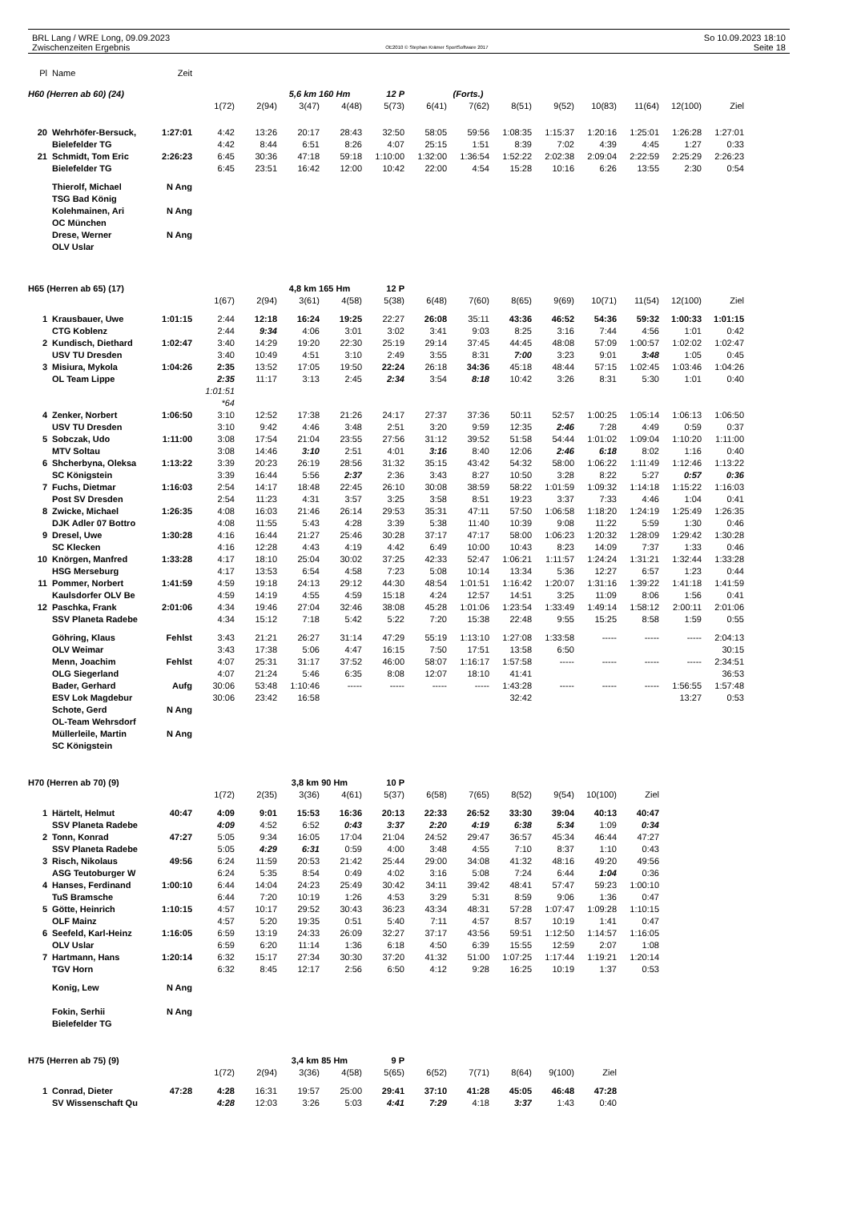BRL Lang / WRE Long, 09.09.2023
Zwischenzeiten Ergebnis
OE2010 © Stephan Krämer SportSoftware 2017
So 10.09.2023 18:10
Seite 18
| Pl | Name | Zeit | | | | | | | | | | | | | |
| --- | --- | --- | --- | --- | --- | --- | --- | --- | --- | --- | --- | --- | --- | --- | --- |
| H60 (Herren ab 60) (24) | | | | | 5,6 km 160 Hm | | 12 P | | (Forts.) | | | | | | |
| | | | 1(72) | 2(94) | 3(47) | 4(48) | 5(73) | 6(41) | 7(62) | 8(51) | 9(52) | 10(83) | 11(64) | 12(100) | Ziel |
| 20 | Wehrhöfer-Bersuck, | 1:27:01 | 4:42 | 13:26 | 20:17 | 28:43 | 32:50 | 58:05 | 59:56 | 1:08:35 | 1:15:37 | 1:20:16 | 1:25:01 | 1:26:28 | 1:27:01 |
| | Bielefelder TG | | 4:42 | 8:44 | 6:51 | 8:26 | 4:07 | 25:15 | 1:51 | 8:39 | 7:02 | 4:39 | 4:45 | 1:27 | 0:33 |
| 21 | Schmidt, Tom Eric | 2:26:23 | 6:45 | 30:36 | 47:18 | 59:18 | 1:10:00 | 1:32:00 | 1:36:54 | 1:52:22 | 2:02:38 | 2:09:04 | 2:22:59 | 2:25:29 | 2:26:23 |
| | Bielefelder TG | | 6:45 | 23:51 | 16:42 | 12:00 | 10:42 | 22:00 | 4:54 | 15:28 | 10:16 | 6:26 | 13:55 | 2:30 | 0:54 |
| | Thierolf, Michael | N Ang | | | | | | | | | | | | | |
| | TSG Bad König | | | | | | | | | | | | | | |
| | Kolehmainen, Ari | N Ang | | | | | | | | | | | | | |
| | OC München | | | | | | | | | | | | | | |
| | Drese, Werner | N Ang | | | | | | | | | | | | | |
| | OLV Uslar | | | | | | | | | | | | | | |
| H65 (Herren ab 65) (17) | | | | | 4,8 km 165 Hm | | 12 P | | | | | | | | |
| | | | 1(67) | 2(94) | 3(61) | 4(58) | 5(38) | 6(48) | 7(60) | 8(65) | 9(69) | 10(71) | 11(54) | 12(100) | Ziel |
| 1 | Krausbauer, Uwe | 1:01:15 | 2:44 | 12:18 | 16:24 | 19:25 | 22:27 | 26:08 | 35:11 | 43:36 | 46:52 | 54:36 | 59:32 | 1:00:33 | 1:01:15 |
| | CTG Koblenz | | 2:44 | 9:34 | 4:06 | 3:01 | 3:02 | 3:41 | 9:03 | 8:25 | 3:16 | 7:44 | 4:56 | 1:01 | 0:42 |
| 2 | Kundisch, Diethard | 1:02:47 | 3:40 | 14:29 | 19:20 | 22:30 | 25:19 | 29:14 | 37:45 | 44:45 | 48:08 | 57:09 | 1:00:57 | 1:02:02 | 1:02:47 |
| | USV TU Dresden | | 3:40 | 10:49 | 4:51 | 3:10 | 2:49 | 3:55 | 8:31 | 7:00 | 3:23 | 9:01 | 3:48 | 1:05 | 0:45 |
| 3 | Misiura, Mykola | 1:04:26 | 2:35 | 13:52 | 17:05 | 19:50 | 22:24 | 26:18 | 34:36 | 45:18 | 48:44 | 57:15 | 1:02:45 | 1:03:46 | 1:04:26 |
| | OL Team Lippe | | 2:35 | 11:17 | 3:13 | 2:45 | 2:34 | 3:54 | 8:18 | 10:42 | 3:26 | 8:31 | 5:30 | 1:01 | 0:40 |
| | | | 1:01:51 | | | | | | | | | | | | |
| | | | *64 | | | | | | | | | | | | |
| 4 | Zenker, Norbert | 1:06:50 | 3:10 | 12:52 | 17:38 | 21:26 | 24:17 | 27:37 | 37:36 | 50:11 | 52:57 | 1:00:25 | 1:05:14 | 1:06:13 | 1:06:50 |
| | USV TU Dresden | | 3:10 | 9:42 | 4:46 | 3:48 | 2:51 | 3:20 | 9:59 | 12:35 | 2:46 | 7:28 | 4:49 | 0:59 | 0:37 |
| 5 | Sobczak, Udo | 1:11:00 | 3:08 | 17:54 | 21:04 | 23:55 | 27:56 | 31:12 | 39:52 | 51:58 | 54:44 | 1:01:02 | 1:09:04 | 1:10:20 | 1:11:00 |
| | MTV Soltau | | 3:08 | 14:46 | 3:10 | 2:51 | 4:01 | 3:16 | 8:40 | 12:06 | 2:46 | 6:18 | 8:02 | 1:16 | 0:40 |
| 6 | Shcherbyna, Oleksa | 1:13:22 | 3:39 | 20:23 | 26:19 | 28:56 | 31:32 | 35:15 | 43:42 | 54:32 | 58:00 | 1:06:22 | 1:11:49 | 1:12:46 | 1:13:22 |
| | SC Königstein | | 3:39 | 16:44 | 5:56 | 2:37 | 2:36 | 3:43 | 8:27 | 10:50 | 3:28 | 8:22 | 5:27 | 0:57 | 0:36 |
| 7 | Fuchs, Dietmar | 1:16:03 | 2:54 | 14:17 | 18:48 | 22:45 | 26:10 | 30:08 | 38:59 | 58:22 | 1:01:59 | 1:09:32 | 1:14:18 | 1:15:22 | 1:16:03 |
| | Post SV Dresden | | 2:54 | 11:23 | 4:31 | 3:57 | 3:25 | 3:58 | 8:51 | 19:23 | 3:37 | 7:33 | 4:46 | 1:04 | 0:41 |
| 8 | Zwicke, Michael | 1:26:35 | 4:08 | 16:03 | 21:46 | 26:14 | 29:53 | 35:31 | 47:11 | 57:50 | 1:06:58 | 1:18:20 | 1:24:19 | 1:25:49 | 1:26:35 |
| | DJK Adler 07 Bottro | | 4:08 | 11:55 | 5:43 | 4:28 | 3:39 | 5:38 | 11:40 | 10:39 | 9:08 | 11:22 | 5:59 | 1:30 | 0:46 |
| 9 | Dresel, Uwe | 1:30:28 | 4:16 | 16:44 | 21:27 | 25:46 | 30:28 | 37:17 | 47:17 | 58:00 | 1:06:23 | 1:20:32 | 1:28:09 | 1:29:42 | 1:30:28 |
| | SC Klecken | | 4:16 | 12:28 | 4:43 | 4:19 | 4:42 | 6:49 | 10:00 | 10:43 | 8:23 | 14:09 | 7:37 | 1:33 | 0:46 |
| 10 | Knörgen, Manfred | 1:33:28 | 4:17 | 18:10 | 25:04 | 30:02 | 37:25 | 42:33 | 52:47 | 1:06:21 | 1:11:57 | 1:24:24 | 1:31:21 | 1:32:44 | 1:33:28 |
| | HSG Merseburg | | 4:17 | 13:53 | 6:54 | 4:58 | 7:23 | 5:08 | 10:14 | 13:34 | 5:36 | 12:27 | 6:57 | 1:23 | 0:44 |
| 11 | Pommer, Norbert | 1:41:59 | 4:59 | 19:18 | 24:13 | 29:12 | 44:30 | 48:54 | 1:01:51 | 1:16:42 | 1:20:07 | 1:31:16 | 1:39:22 | 1:41:18 | 1:41:59 |
| | Kaulsdorfer OLV Be | | 4:59 | 14:19 | 4:55 | 4:59 | 15:18 | 4:24 | 12:57 | 14:51 | 3:25 | 11:09 | 8:06 | 1:56 | 0:41 |
| 12 | Paschka, Frank | 2:01:06 | 4:34 | 19:46 | 27:04 | 32:46 | 38:08 | 45:28 | 1:01:06 | 1:23:54 | 1:33:49 | 1:49:14 | 1:58:12 | 2:00:11 | 2:01:06 |
| | SSV Planeta Radebe | | 4:34 | 15:12 | 7:18 | 5:42 | 5:22 | 7:20 | 15:38 | 22:48 | 9:55 | 15:25 | 8:58 | 1:59 | 0:55 |
| | Göhring, Klaus | Fehlst | 3:43 | 21:21 | 26:27 | 31:14 | 47:29 | 55:19 | 1:13:10 | 1:27:08 | 1:33:58 | ----- | ----- | ----- | 2:04:13 |
| | OLV Weimar | | 3:43 | 17:38 | 5:06 | 4:47 | 16:15 | 7:50 | 17:51 | 13:58 | 6:50 | | | | 30:15 |
| | Menn, Joachim | Fehlst | 4:07 | 25:31 | 31:17 | 37:52 | 46:00 | 58:07 | 1:16:17 | 1:57:58 | ----- | ----- | ----- | ----- | 2:34:51 |
| | OLG Siegerland | | 4:07 | 21:24 | 5:46 | 6:35 | 8:08 | 12:07 | 18:10 | 41:41 | | | | | 36:53 |
| | Bader, Gerhard | Aufg | 30:06 | 53:48 | 1:10:46 | ----- | ----- | ----- | ----- | 1:43:28 | ----- | ----- | ----- | 1:56:55 | 1:57:48 |
| | ESV Lok Magdebur | | 30:06 | 23:42 | 16:58 | | | | | 32:42 | | | | 13:27 | 0:53 |
| | Schote, Gerd | N Ang | | | | | | | | | | | | | |
| | OL-Team Wehrsdorf | | | | | | | | | | | | | | |
| | Müllerleile, Martin | N Ang | | | | | | | | | | | | | |
| | SC Königstein | | | | | | | | | | | | | | |
| H70 (Herren ab 70) (9) | | | | | 3,8 km 90 Hm | | 10 P | | | | | | | | |
| | | | 1(72) | 2(35) | 3(36) | 4(61) | 5(37) | 6(58) | 7(65) | 8(52) | 9(54) | 10(100) | Ziel | | |
| 1 | Härtelt, Helmut | 40:47 | 4:09 | 9:01 | 15:53 | 16:36 | 20:13 | 22:33 | 26:52 | 33:30 | 39:04 | 40:13 | 40:47 | | |
| | SSV Planeta Radebe | | 4:09 | 4:52 | 6:52 | 0:43 | 3:37 | 2:20 | 4:19 | 6:38 | 5:34 | 1:09 | 0:34 | | |
| 2 | Tonn, Konrad | 47:27 | 5:05 | 9:34 | 16:05 | 17:04 | 21:04 | 24:52 | 29:47 | 36:57 | 45:34 | 46:44 | 47:27 | | |
| | SSV Planeta Radebe | | 5:05 | 4:29 | 6:31 | 0:59 | 4:00 | 3:48 | 4:55 | 7:10 | 8:37 | 1:10 | 0:43 | | |
| 3 | Risch, Nikolaus | 49:56 | 6:24 | 11:59 | 20:53 | 21:42 | 25:44 | 29:00 | 34:08 | 41:32 | 48:16 | 49:20 | 49:56 | | |
| | ASG Teutoburger W | | 6:24 | 5:35 | 8:54 | 0:49 | 4:02 | 3:16 | 5:08 | 7:24 | 6:44 | 1:04 | 0:36 | | |
| 4 | Hanses, Ferdinand | 1:00:10 | 6:44 | 14:04 | 24:23 | 25:49 | 30:42 | 34:11 | 39:42 | 48:41 | 57:47 | 59:23 | 1:00:10 | | |
| | TuS Bramsche | | 6:44 | 7:20 | 10:19 | 1:26 | 4:53 | 3:29 | 5:31 | 8:59 | 9:06 | 1:36 | 0:47 | | |
| 5 | Götte, Heinrich | 1:10:15 | 4:57 | 10:17 | 29:52 | 30:43 | 36:23 | 43:34 | 48:31 | 57:28 | 1:07:47 | 1:09:28 | 1:10:15 | | |
| | OLF Mainz | | 4:57 | 5:20 | 19:35 | 0:51 | 5:40 | 7:11 | 4:57 | 8:57 | 10:19 | 1:41 | 0:47 | | |
| 6 | Seefeld, Karl-Heinz | 1:16:05 | 6:59 | 13:19 | 24:33 | 26:09 | 32:27 | 37:17 | 43:56 | 59:51 | 1:12:50 | 1:14:57 | 1:16:05 | | |
| | OLV Uslar | | 6:59 | 6:20 | 11:14 | 1:36 | 6:18 | 4:50 | 6:39 | 15:55 | 12:59 | 2:07 | 1:08 | | |
| 7 | Hartmann, Hans | 1:20:14 | 6:32 | 15:17 | 27:34 | 30:30 | 37:20 | 41:32 | 51:00 | 1:07:25 | 1:17:44 | 1:19:21 | 1:20:14 | | |
| | TGV Horn | | 6:32 | 8:45 | 12:17 | 2:56 | 6:50 | 4:12 | 9:28 | 16:25 | 10:19 | 1:37 | 0:53 | | |
| | Konig, Lew | N Ang | | | | | | | | | | | | | |
| | Fokin, Serhii | N Ang | | | | | | | | | | | | | |
| | Bielefelder TG | | | | | | | | | | | | | | |
| H75 (Herren ab 75) (9) | | | | | 3,4 km 85 Hm | | 9 P | | | | | | | | |
| | | | 1(72) | 2(94) | 3(36) | 4(58) | 5(65) | 6(52) | 7(71) | 8(64) | 9(100) | Ziel | | | |
| 1 | Conrad, Dieter | 47:28 | 4:28 | 16:31 | 19:57 | 25:00 | 29:41 | 37:10 | 41:28 | 45:05 | 46:48 | 47:28 | | | |
| | SV Wissenschaft Qu | | 4:28 | 12:03 | 3:26 | 5:03 | 4:41 | 7:29 | 4:18 | 3:37 | 1:43 | 0:40 | | | |